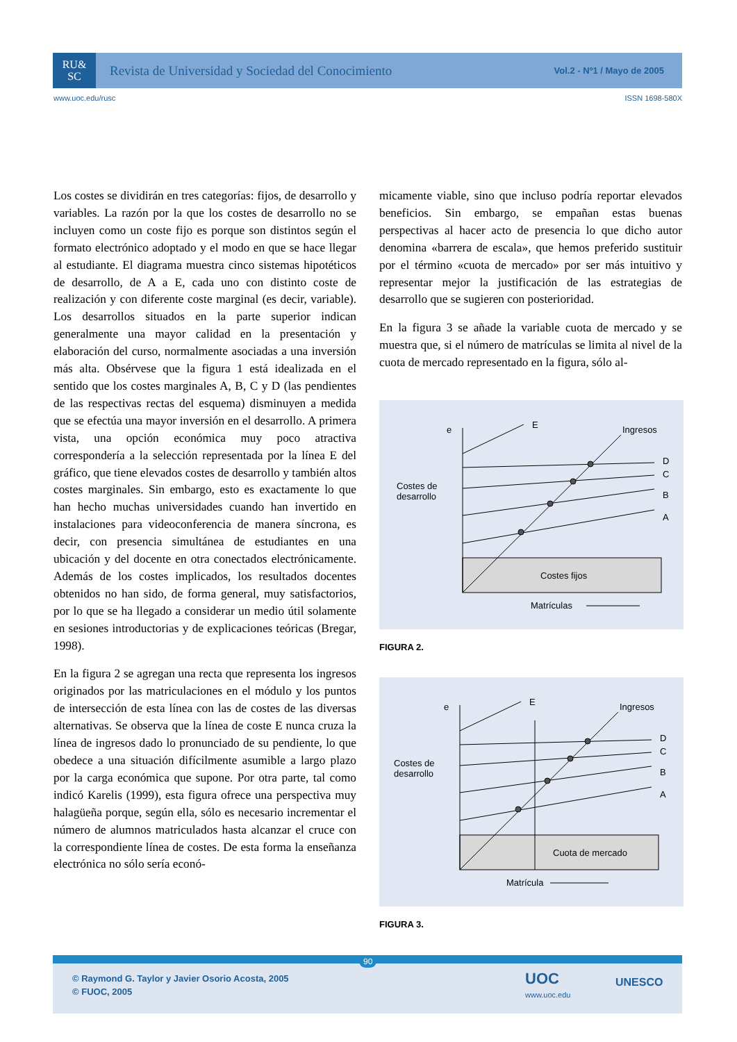RU&
SC
Revista de Universidad y Sociedad del Conocimiento
Vol.2 - Nº1 / Mayo de 2005
www.uoc.edu/rusc ISSN 1698-580X
Los costes se dividirán en tres categorías: fijos, de desarrollo y variables. La razón por la que los costes de desarrollo no se incluyen como un coste fijo es porque son distintos según el formato electrónico adoptado y el modo en que se hace llegar al estudiante. El diagrama muestra cinco sistemas hipotéticos de desarrollo, de A a E, cada uno con distinto coste de realización y con diferente coste marginal (es decir, variable). Los desarrollos situados en la parte superior indican generalmente una mayor calidad en la presentación y elaboración del curso, normalmente asociadas a una inversión más alta. Obsérvese que la figura 1 está idealizada en el sentido que los costes marginales A, B, C y D (las pendientes de las respectivas rectas del esquema) disminuyen a medida que se efectúa una mayor inversión en el desarrollo. A primera vista, una opción económica muy poco atractiva correspondería a la selección representada por la línea E del gráfico, que tiene elevados costes de desarrollo y también altos costes marginales. Sin embargo, esto es exactamente lo que han hecho muchas universidades cuando han invertido en instalaciones para videoconferencia de manera síncrona, es decir, con presencia simultánea de estudiantes en una ubicación y del docente en otra conectados electrónicamente. Además de los costes implicados, los resultados docentes obtenidos no han sido, de forma general, muy satisfactorios, por lo que se ha llegado a considerar un medio útil solamente en sesiones introductorias y de explicaciones teóricas (Bregar, 1998).
En la figura 2 se agregan una recta que representa los ingresos originados por las matriculaciones en el módulo y los puntos de intersección de esta línea con las de costes de las diversas alternativas. Se observa que la línea de coste E nunca cruza la línea de ingresos dado lo pronunciado de su pendiente, lo que obedece a una situación difícilmente asumible a largo plazo por la carga económica que supone. Por otra parte, tal como indicó Karelis (1999), esta figura ofrece una perspectiva muy halagüeña porque, según ella, sólo es necesario incrementar el número de alumnos matriculados hasta alcanzar el cruce con la correspondiente línea de costes. De esta forma la enseñanza electrónica no sólo sería econó-
micamente viable, sino que incluso podría reportar elevados beneficios. Sin embargo, se empañan estas buenas perspectivas al hacer acto de presencia lo que dicho autor denomina «barrera de escala», que hemos preferido sustituir por el término «cuota de mercado» por ser más intuitivo y representar mejor la justificación de las estrategias de desarrollo que se sugieren con posterioridad.
En la figura 3 se añade la variable cuota de mercado y se muestra que, si el número de matrículas se limita al nivel de la cuota de mercado representado en la figura, sólo al-
e
E
Ingresos
D
C
B
A
Costes de
desarrollo
Costes fijos
Matrículas
FIGURA 2.
e
E
Ingresos
D
C
B
A
Costes de
desarrollo
Cuota de mercado
Matrícula
FIGURA 3.
90
© Raymond G. Taylor y Javier Osorio Acosta, 2005
© FUOC, 2005
UOC
www.uoc.edu
UNESCO